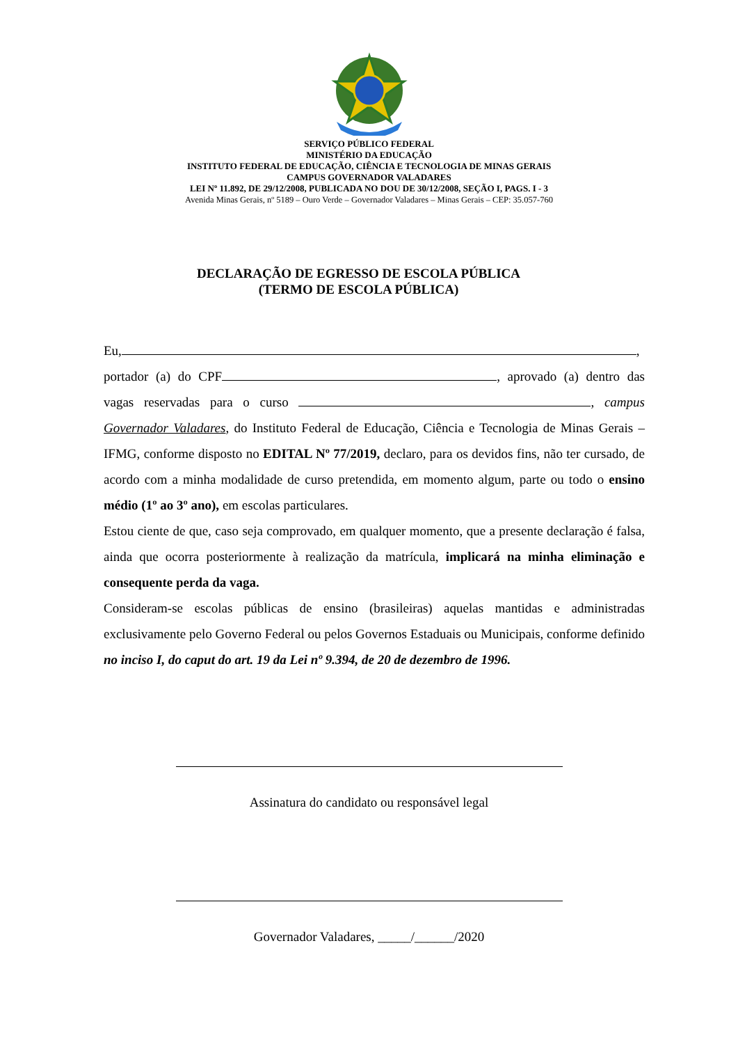SERVIÇO PÚBLICO FEDERAL
MINISTÉRIO DA EDUCAÇÃO
INSTITUTO FEDERAL DE EDUCAÇÃO, CIÊNCIA E TECNOLOGIA DE MINAS GERAIS
CAMPUS GOVERNADOR VALADARES
LEI Nº 11.892, DE 29/12/2008, PUBLICADA NO DOU DE 30/12/2008, SEÇÃO I, PAGS. I - 3
Avenida Minas Gerais, nº 5189 – Ouro Verde – Governador Valadares – Minas Gerais – CEP: 35.057-760
DECLARAÇÃO DE EGRESSO DE ESCOLA PÚBLICA
(TERMO DE ESCOLA PÚBLICA)
Eu, ,
portador (a) do CPF , aprovado (a) dentro das vagas reservadas para o curso , campus Governador Valadares, do Instituto Federal de Educação, Ciência e Tecnologia de Minas Gerais – IFMG, conforme disposto no EDITAL Nº 77/2019, declaro, para os devidos fins, não ter cursado, de acordo com a minha modalidade de curso pretendida, em momento algum, parte ou todo o ensino médio (1º ao 3º ano), em escolas particulares.
Estou ciente de que, caso seja comprovado, em qualquer momento, que a presente declaração é falsa, ainda que ocorra posteriormente à realização da matrícula, implicará na minha eliminação e consequente perda da vaga.
Consideram-se escolas públicas de ensino (brasileiras) aquelas mantidas e administradas exclusivamente pelo Governo Federal ou pelos Governos Estaduais ou Municipais, conforme definido no inciso I, do caput do art. 19 da Lei nº 9.394, de 20 de dezembro de 1996.
Assinatura do candidato ou responsável legal
Governador Valadares, _____/______/2020